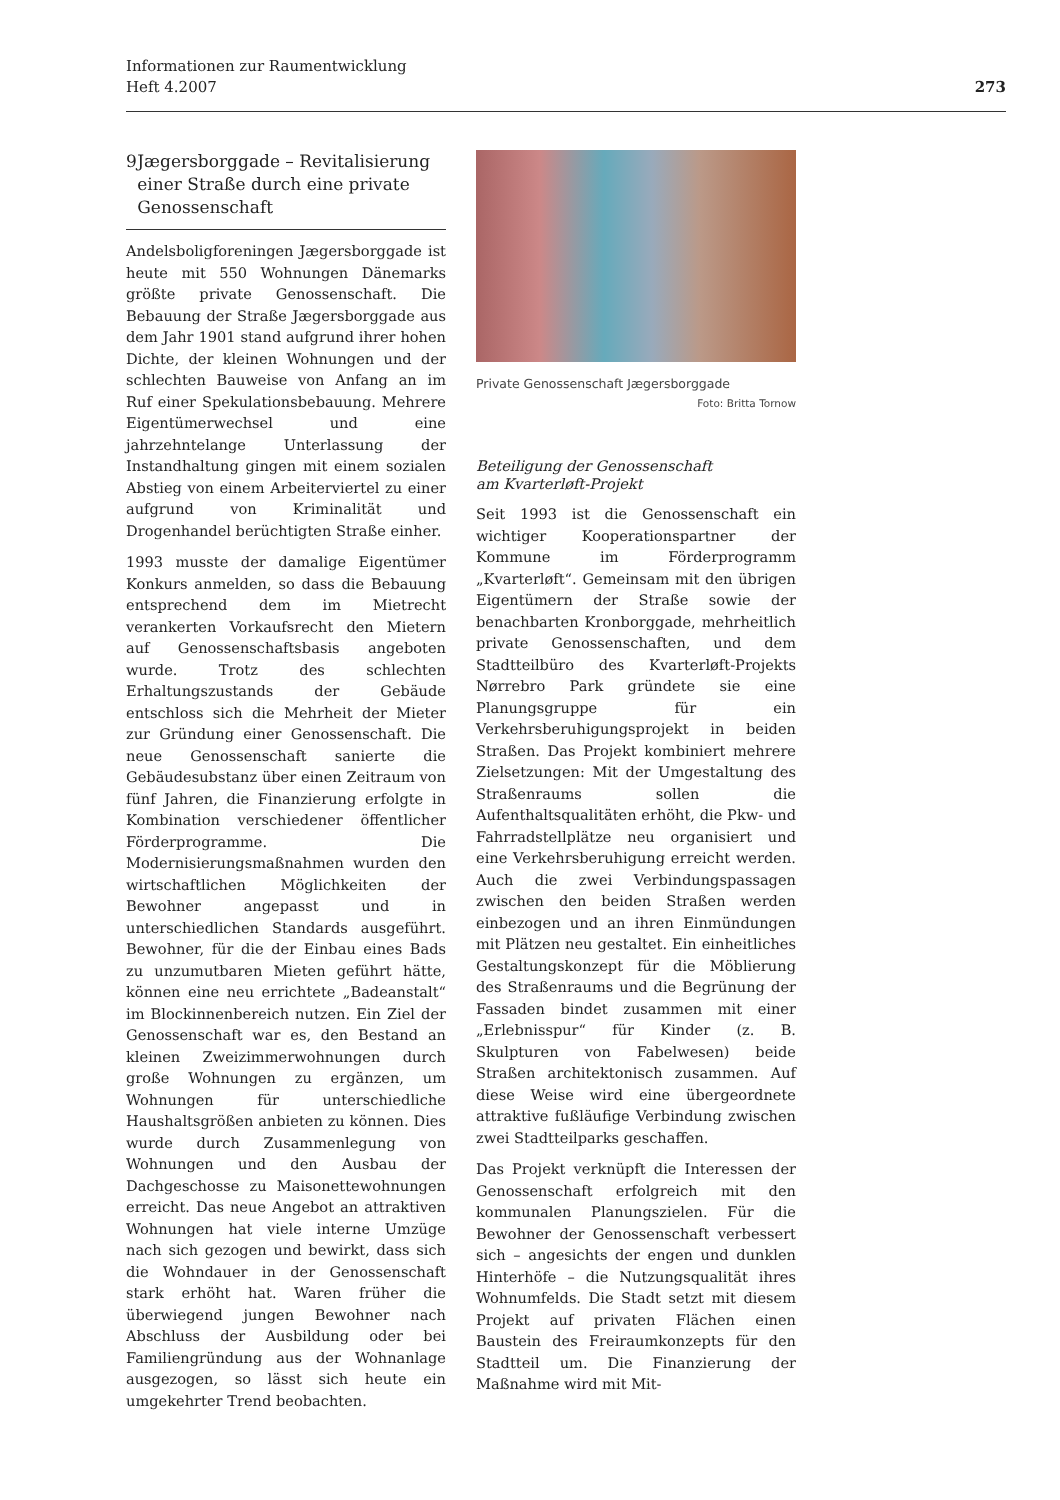273 Informationen zur Raumentwicklung
Heft 4.2007
9 Jægersborggade – Revitalisierung einer Straße durch eine private Genossenschaft
Andelsboligforeningen Jægersborggade ist heute mit 550 Wohnungen Dänemarks größte private Genossenschaft. Die Bebauung der Straße Jægersborggade aus dem Jahr 1901 stand aufgrund ihrer hohen Dichte, der kleinen Wohnungen und der schlechten Bauweise von Anfang an im Ruf einer Spekulationsbebauung. Mehrere Eigentümerwechsel und eine jahrzehntelange Unterlassung der Instandhaltung gingen mit einem sozialen Abstieg von einem Arbeiterviertel zu einer aufgrund von Kriminalität und Drogenhandel berüchtigten Straße einher.
1993 musste der damalige Eigentümer Konkurs anmelden, so dass die Bebauung entsprechend dem im Mietrecht verankerten Vorkaufsrecht den Mietern auf Genossenschaftsbasis angeboten wurde. Trotz des schlechten Erhaltungszustands der Gebäude entschloss sich die Mehrheit der Mieter zur Gründung einer Genossenschaft. Die neue Genossenschaft sanierte die Gebäudesubstanz über einen Zeitraum von fünf Jahren, die Finanzierung erfolgte in Kombination verschiedener öffentlicher Förderprogramme. Die Modernisierungsmaßnahmen wurden den wirtschaftlichen Möglichkeiten der Bewohner angepasst und in unterschiedlichen Standards ausgeführt. Bewohner, für die der Einbau eines Bads zu unzumutbaren Mieten geführt hätte, können eine neu errichtete „Badeanstalt“ im Blockinnenbereich nutzen. Ein Ziel der Genossenschaft war es, den Bestand an kleinen Zweizimmerwohnungen durch große Wohnungen zu ergänzen, um Wohnungen für unterschiedliche Haushaltsgrößen anbieten zu können. Dies wurde durch Zusammenlegung von Wohnungen und den Ausbau der Dachgeschosse zu Maisonettewohnungen erreicht. Das neue Angebot an attraktiven Wohnungen hat viele interne Umzüge nach sich gezogen und bewirkt, dass sich die Wohndauer in der Genossenschaft stark erhöht hat. Waren früher die überwiegend jungen Bewohner nach Abschluss der Ausbildung oder bei Familiengründung aus der Wohnanlage ausgezogen, so lässt sich heute ein umgekehrter Trend beobachten.
Private Genossenschaft Jægersborggade
Foto: Britta Tornow
Beteiligung der Genossenschaft
am Kvarterløft-Projekt
Seit 1993 ist die Genossenschaft ein wichtiger Kooperationspartner der Kommune im Förderprogramm „Kvarterløft“. Gemeinsam mit den übrigen Eigentümern der Straße sowie der benachbarten Kronborggade, mehrheitlich private Genossenschaften, und dem Stadtteilbüro des Kvarterløft-Projekts Nørrebro Park gründete sie eine Planungsgruppe für ein Verkehrsberuhigungsprojekt in beiden Straßen. Das Projekt kombiniert mehrere Zielsetzungen: Mit der Umgestaltung des Straßenraums sollen die Aufenthaltsqualitäten erhöht, die Pkw- und Fahrradstellplätze neu organisiert und eine Verkehrsberuhigung erreicht werden. Auch die zwei Verbindungspassagen zwischen den beiden Straßen werden einbezogen und an ihren Einmündungen mit Plätzen neu gestaltet. Ein einheitliches Gestaltungskonzept für die Möblierung des Straßenraums und die Begrünung der Fassaden bindet zusammen mit einer „Erlebnisspur“ für Kinder (z. B. Skulpturen von Fabelwesen) beide Straßen architektonisch zusammen. Auf diese Weise wird eine übergeordnete attraktive fußläufige Verbindung zwischen zwei Stadtteilparks geschaffen.
Das Projekt verknüpft die Interessen der Genossenschaft erfolgreich mit den kommunalen Planungszielen. Für die Bewohner der Genossenschaft verbessert sich – angesichts der engen und dunklen Hinterhöfe – die Nutzungsqualität ihres Wohnumfelds. Die Stadt setzt mit diesem Projekt auf privaten Flächen einen Baustein des Freiraumkonzepts für den Stadtteil um. Die Finanzierung der Maßnahme wird mit Mit-